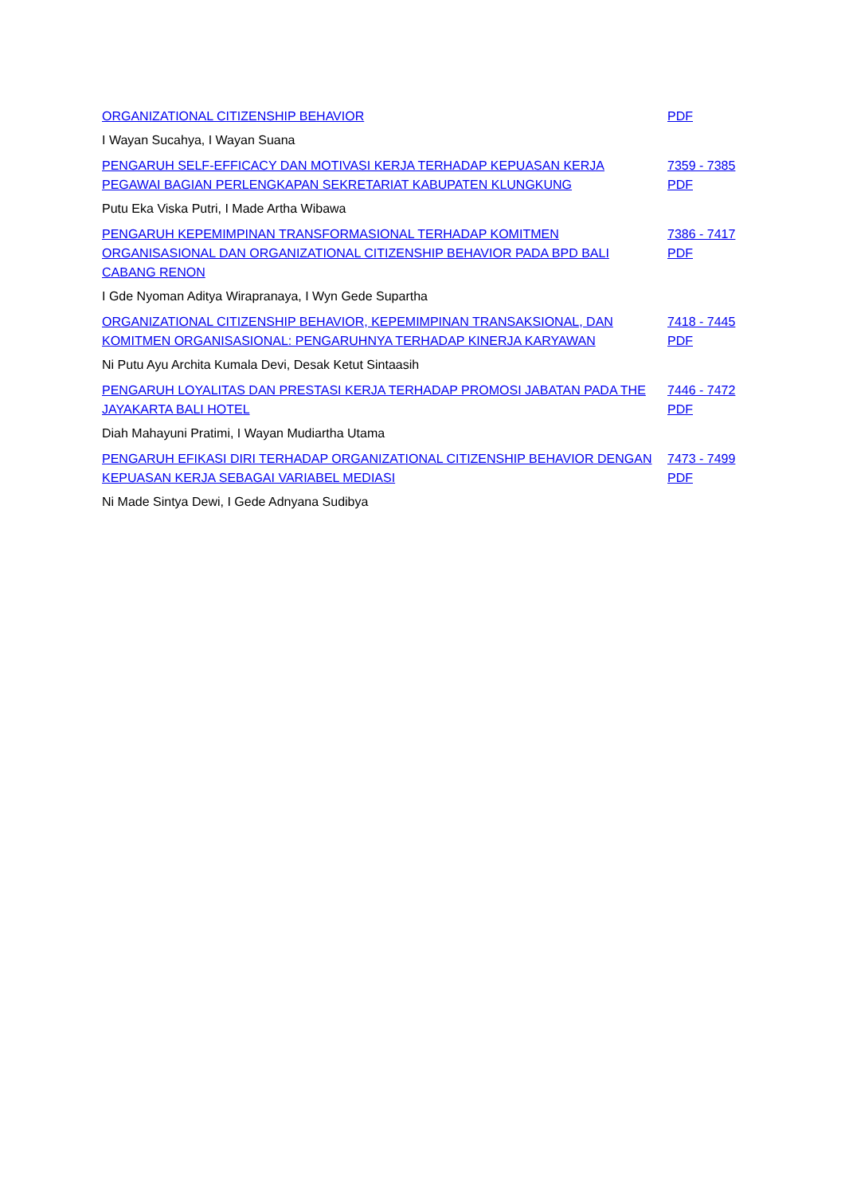ORGANIZATIONAL CITIZENSHIP BEHAVIOR PDF
I Wayan Sucahya, I Wayan Suana
PENGARUH SELF-EFFICACY DAN MOTIVASI KERJA TERHADAP KEPUASAN KERJA PEGAWAI BAGIAN PERLENGKAPAN SEKRETARIAT KABUPATEN KLUNGKUNG 7359 - 7385 PDF
Putu Eka Viska Putri, I Made Artha Wibawa
PENGARUH KEPEMIMPINAN TRANSFORMASIONAL TERHADAP KOMITMEN ORGANISASIONAL DAN ORGANIZATIONAL CITIZENSHIP BEHAVIOR PADA BPD BALI CABANG RENON 7386 - 7417 PDF
I Gde Nyoman Aditya Wirapranaya, I Wyn Gede Supartha
ORGANIZATIONAL CITIZENSHIP BEHAVIOR, KEPEMIMPINAN TRANSAKSIONAL, DAN KOMITMEN ORGANISASIONAL: PENGARUHNYA TERHADAP KINERJA KARYAWAN 7418 - 7445 PDF
Ni Putu Ayu Archita Kumala Devi, Desak Ketut Sintaasih
PENGARUH LOYALITAS DAN PRESTASI KERJA TERHADAP PROMOSI JABATAN PADA THE JAYAKARTA BALI HOTEL 7446 - 7472 PDF
Diah Mahayuni Pratimi, I Wayan Mudiartha Utama
PENGARUH EFIKASI DIRI TERHADAP ORGANIZATIONAL CITIZENSHIP BEHAVIOR DENGAN KEPUASAN KERJA SEBAGAI VARIABEL MEDIASI 7473 - 7499 PDF
Ni Made Sintya Dewi, I Gede Adnyana Sudibya